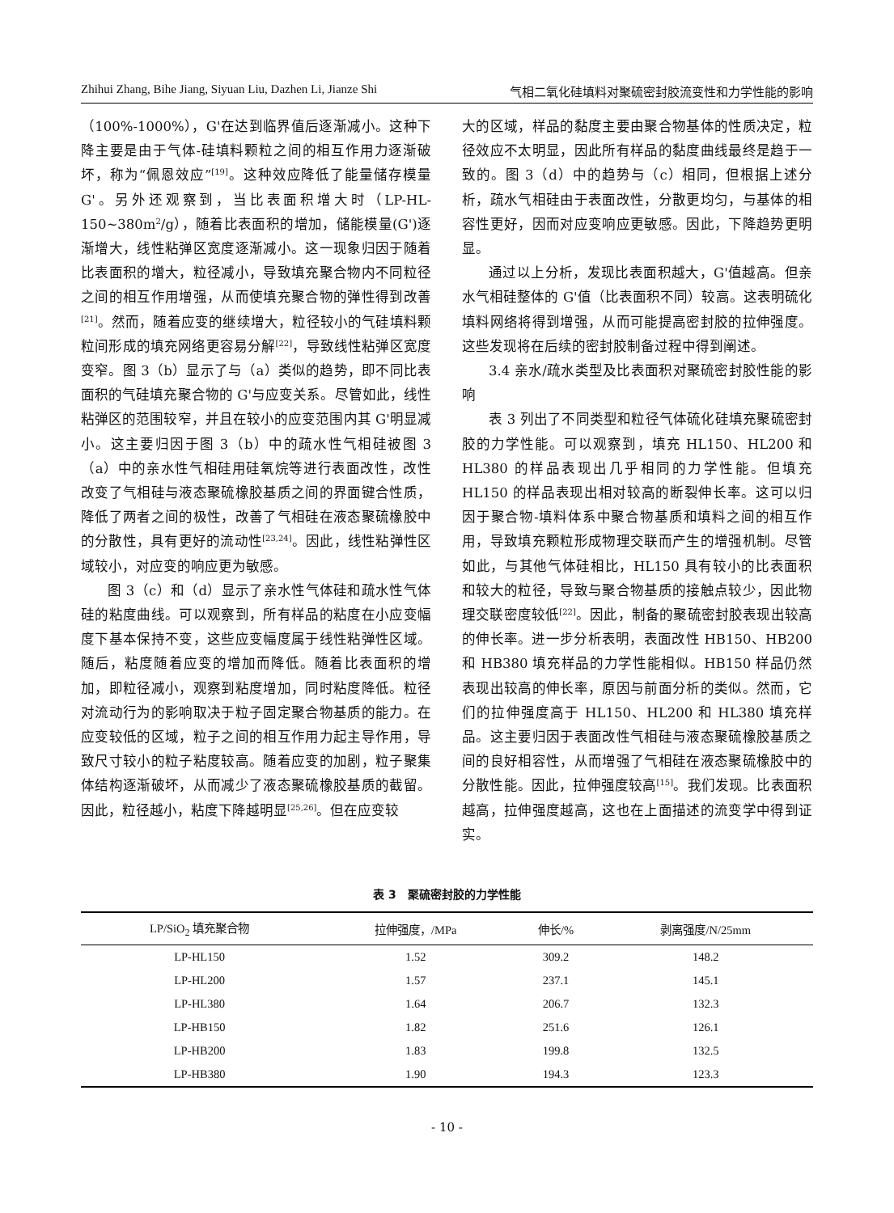Zhihui Zhang, Bihe Jiang, Siyuan Liu, Dazhen Li, Jianze Shi 气相二氧化硅填料对聚硫密封胶流变性和力学性能的影响
（100%-1000%），G'在达到临界值后逐渐减小。这种下降主要是由于气体-硅填料颗粒之间的相互作用力逐渐破坏，称为“佩恩效应”<sup>[19]</sup>。这种效应降低了能量储存模量 G'。另外还观察到，当比表面积增大时（LP-HL-150~380m<sup>2</sup>/g），随着比表面积的增加，储能模量(G')逐渐增大，线性粘弹区宽度逐渐减小。这一现象归因于随着比表面积的增大，粒径减小，导致填充聚合物内不同粒径之间的相互作用增强，从而使填充聚合物的弹性得到改善<sup>[21]</sup>。然而，随着应变的继续增大，粒径较小的气硅填料颗粒间形成的填充网络更容易分解<sup>[22]</sup>，导致线性粘弹区宽度变窄。图 3（b）显示了与（a）类似的趋势，即不同比表面积的气硅填充聚合物的 G'与应变关系。尽管如此，线性粘弹区的范围较窄，并且在较小的应变范围内其 G'明显减小。这主要归因于图 3（b）中的疏水性气相硅被图 3（a）中的亲水性气相硅用硅氧烷等进行表面改性，改性改变了气相硅与液态聚硫橡胶基质之间的界面键合性质，降低了两者之间的极性，改善了气相硅在液态聚硫橡胶中的分散性，具有更好的流动性<sup>[23,24]</sup>。因此，线性粘弹性区域较小，对应变的响应更为敏感。
图 3（c）和（d）显示了亲水性气体硅和疏水性气体硅的粘度曲线。可以观察到，所有样品的粘度在小应变幅度下基本保持不变，这些应变幅度属于线性粘弹性区域。随后，粘度随着应变的增加而降低。随着比表面积的增加，即粒径减小，观察到粘度增加，同时粘度降低。粒径对流动行为的影响取决于粒子固定聚合物基质的能力。在应变较低的区域，粒子之间的相互作用力起主导作用，导致尺寸较小的粒子粘度较高。随着应变的加剧，粒子聚集体结构逐渐破坏，从而减少了液态聚硫橡胶基质的截留。因此，粒径越小，粘度下降越明显<sup>[25,26]</sup>。但在应变较
大的区域，样品的黏度主要由聚合物基体的性质决定，粒径效应不太明显，因此所有样品的黏度曲线最终是趋于一致的。图 3（d）中的趋势与（c）相同，但根据上述分析，疏水气相硅由于表面改性，分散更均匀，与基体的相容性更好，因而对应变响应更敏感。因此，下降趋势更明显。
通过以上分析，发现比表面积越大，G'值越高。但亲水气相硅整体的 G'值（比表面积不同）较高。这表明硫化填料网络将得到增强，从而可能提高密封胶的拉伸强度。这些发现将在后续的密封胶制备过程中得到阐述。
3.4 亲水/疏水类型及比表面积对聚硫密封胶性能的影响
表 3 列出了不同类型和粒径气体硫化硅填充聚硫密封胶的力学性能。可以观察到，填充 HL150、HL200 和 HL380 的样品表现出几乎相同的力学性能。但填充 HL150 的样品表现出相对较高的断裂伸长率。这可以归因于聚合物-填料体系中聚合物基质和填料之间的相互作用，导致填充颗粒形成物理交联而产生的增强机制。尽管如此，与其他气体硅相比，HL150 具有较小的比表面积和较大的粒径，导致与聚合物基质的接触点较少，因此物理交联密度较低<sup>[22]</sup>。因此，制备的聚硫密封胶表现出较高的伸长率。进一步分析表明，表面改性 HB150、HB200 和 HB380 填充样品的力学性能相似。HB150 样品仍然表现出较高的伸长率，原因与前面分析的类似。然而，它们的拉伸强度高于 HL150、HL200 和 HL380 填充样品。这主要归因于表面改性气相硅与液态聚硫橡胶基质之间的良好相容性，从而增强了气相硅在液态聚硫橡胶中的分散性能。因此，拉伸强度较高<sup>[15]</sup>。我们发现。比表面积越高，拉伸强度越高，这也在上面描述的流变学中得到证实。
表 3　聚硫密封胶的力学性能
| LP/SiO<sub>2</sub> 填充聚合物 | 拉伸强度，/MPa | 伸长/% | 剥离强度/N/25mm |
| --- | --- | --- | --- |
| LP-HL150 | 1.52 | 309.2 | 148.2 |
| LP-HL200 | 1.57 | 237.1 | 145.1 |
| LP-HL380 | 1.64 | 206.7 | 132.3 |
| LP-HB150 | 1.82 | 251.6 | 126.1 |
| LP-HB200 | 1.83 | 199.8 | 132.5 |
| LP-HB380 | 1.90 | 194.3 | 123.3 |
- 10 -